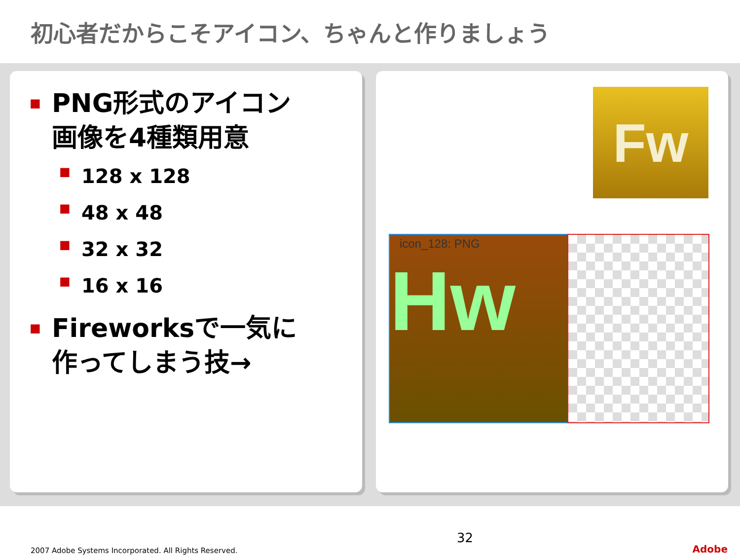初心者だからこそアイコン、ちゃんと作りましょう
■ PNG形式のアイコン
画像を4種類用意
■ 128 x 128
■ 48 x 48
■ 32 x 32
■ 16 x 16
■ Fireworksで一気に
作ってしまう技→
Fw
icon_128: PNG
Hw
2007 Adobe Systems Incorporated. All Rights Reserved. 32 Adobe